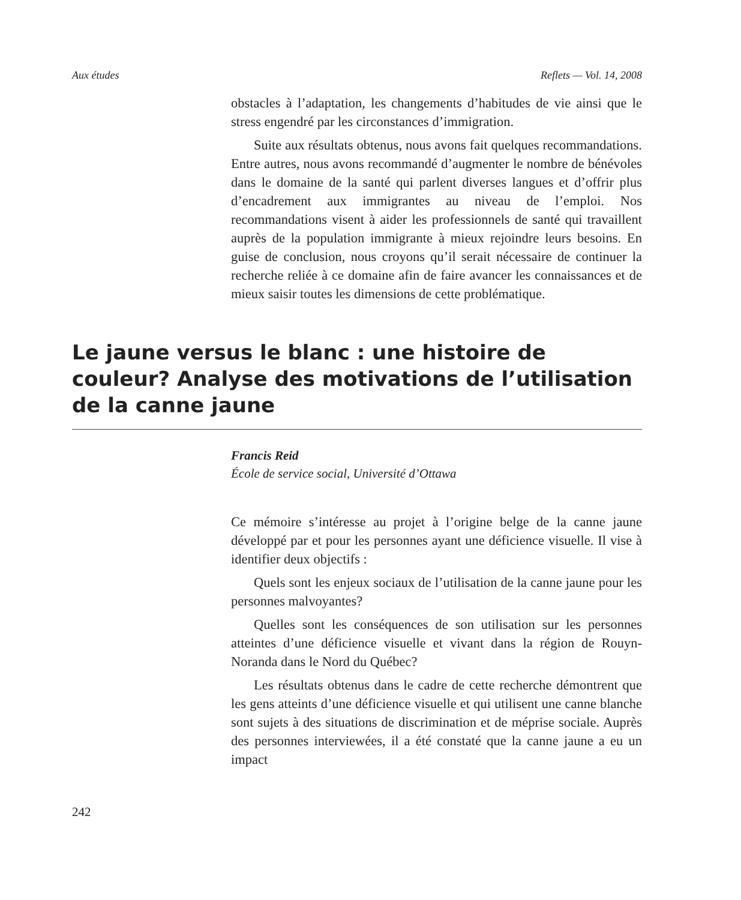Aux études Reflets — Vol. 14, 2008
obstacles à l’adaptation, les changements d’habitudes de vie ainsi que le stress engendré par les circonstances d’immigration.
Suite aux résultats obtenus, nous avons fait quelques recommandations. Entre autres, nous avons recommandé d’augmenter le nombre de bénévoles dans le domaine de la santé qui parlent diverses langues et d’offrir plus d’encadrement aux immigrantes au niveau de l’emploi. Nos recommandations visent à aider les professionnels de santé qui travaillent auprès de la population immigrante à mieux rejoindre leurs besoins. En guise de conclusion, nous croyons qu’il serait nécessaire de continuer la recherche reliée à ce domaine afin de faire avancer les connaissances et de mieux saisir toutes les dimensions de cette problématique.
Le jaune versus le blanc : une histoire de couleur? Analyse des motivations de l’utilisation de la canne jaune
Francis Reid
École de service social, Université d’Ottawa
Ce mémoire s’intéresse au projet à l’origine belge de la canne jaune développé par et pour les personnes ayant une déficience visuelle. Il vise à identifier deux objectifs :
Quels sont les enjeux sociaux de l’utilisation de la canne jaune pour les personnes malvoyantes?
Quelles sont les conséquences de son utilisation sur les personnes atteintes d’une déficience visuelle et vivant dans la région de Rouyn-Noranda dans le Nord du Québec?
Les résultats obtenus dans le cadre de cette recherche démontrent que les gens atteints d’une déficience visuelle et qui utilisent une canne blanche sont sujets à des situations de discrimination et de méprise sociale. Auprès des personnes interviewées, il a été constaté que la canne jaune a eu un impact
242